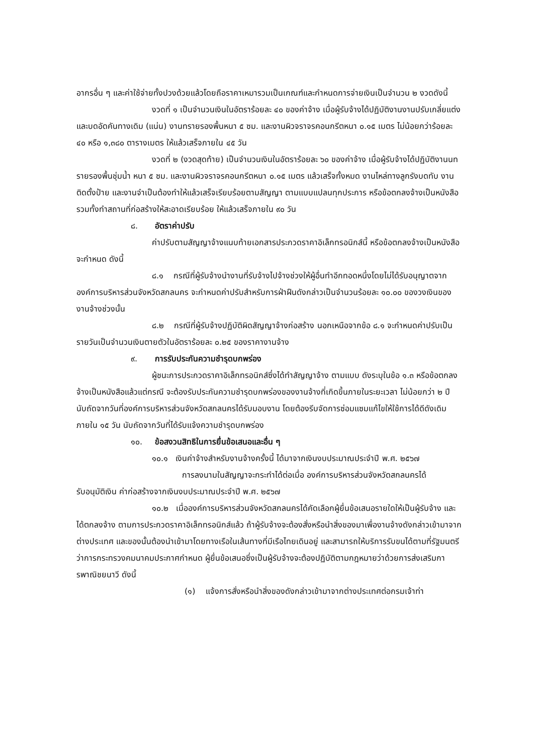อากรอื่น ๆ และค่าใช้จ่ายทั้งปวงด้วยแล้วโดยถือราคาเหมารวมเป็นเกณฑ์และกำหนดการจ่ายเงินเป็นจำนวน ๒ งวดดังนี้
งวดที่ ๑ เป็นจำนวนเงินในอัตราร้อยละ ๔๐ ของค่าจ้าง เมื่อผู้รับจ้างได้ปฏิบัติงานงานปรับเกลี่ยแต่งและบดอัดคันทางเดิม (แน่น) งานทรายรองพื้นหนา ๕ ซม. และงานผิวจราจรคอนกรีตหนา ๐.๑๕ เมตร ไม่น้อยกว่าร้อยละ ๔๐ หรือ ๑,๓๘๐ ตารางเมตร ให้แล้วเสร็จภายใน ๔๕ วัน
งวดที่ ๒ (งวดสุดท้าย) เป็นจำนวนเงินในอัตราร้อยละ ๖๐ ของค่าจ้าง เมื่อผู้รับจ้างได้ปฏิบัติงานนทรายรองพื้นชุ่มน้ำ หนา ๕ ซม. และงานผิวจราจรคอนกรีตหนา ๐.๑๕ เมตร แล้วเสร็จทั้งหมด งานไหล่ทางลูกรังบดทับ งานติดตั้งป้าย และงานจำเป็นต้องทำให้แล้วเสร็จเรียบร้อยตามสัญญา ตามแบบแปลนทุกประการ หรือข้อตกลงจ้างเป็นหนังสือ รวมทั้งทำสถานที่ก่อสร้างให้สะอาดเรียบร้อย ให้แล้วเสร็จภายใน ๙๐ วัน
๘. อัตราค่าปรับ
ค่าปรับตามสัญญาจ้างแนบท้ายเอกสารประกวดราคาอิเล็กทรอนิกส์นี้ หรือข้อตกลงจ้างเป็นหนังสือจะกำหนด ดังนี้
๘.๑ กรณีที่ผู้รับจ้างนำงานที่รับจ้างไปจ้างช่วงให้ผู้อื่นทำอีกทอดหนึ่งโดยไม่ได้รับอนุญาตจากองค์การบริหารส่วนจังหวัดสกลนคร จะกำหนดค่าปรับสำหรับการฝ่าฝืนดังกล่าวเป็นจำนวนร้อยละ ๑๐.๐๐ ของวงเงินของงานจ้างช่วงนั้น
๘.๒ กรณีที่ผู้รับจ้างปฏิบัติผิดสัญญาจ้างก่อสร้าง นอกเหนือจากข้อ ๘.๑ จะกำหนดค่าปรับเป็นรายวันเป็นจำนวนเงินตายตัวในอัตราร้อยละ ๐.๒๕ ของราคางานจ้าง
๙. การรับประกันความชำรุดบกพร่อง
ผู้ชนะการประกวดราคาอิเล็กทรอนิกส์ซึ่งได้ทำสัญญาจ้าง ตามแบบ ดังระบุในข้อ ๑.๓ หรือข้อตกลงจ้างเป็นหนังสือแล้วแต่กรณี จะต้องรับประกันความชำรุดบกพร่องของงานจ้างที่เกิดขึ้นภายในระยะเวลา ไม่น้อยกว่า ๒ ปี นับถัดจากวันที่องค์การบริหารส่วนจังหวัดสกลนครได้รับมอบงาน โดยต้องรีบจัดการซ่อมแซมแก้ไขให้ใช้การได้ดีดังเดิมภายใน ๑๕ วัน นับถัดจากวันที่ได้รับแจ้งความชำรุดบกพร่อง
๑๐. ข้อสงวนสิทธิในการยื่นข้อเสนอและอื่น ๆ
๑๐.๑ เงินค่าจ้างสำหรับงานจ้างครั้งนี้ ได้มาจากเงินงบประมาณประจำปี พ.ศ. ๒๕๖๗
การลงนามในสัญญาจะกระทำได้ต่อเมื่อ องค์การบริหารส่วนจังหวัดสกลนครได้
รับอนุมัติเงิน ค่าก่อสร้างจากเงินงบประมาณประจำปี พ.ศ. ๒๕๖๗
๑๐.๒ เมื่อองค์การบริหารส่วนจังหวัดสกลนครได้คัดเลือกผู้ยื่นข้อเสนอรายใดให้เป็นผู้รับจ้าง และได้ตกลงจ้าง ตามการประกวดราคาอิเล็กทรอนิกส์แล้ว ถ้าผู้รับจ้างจะต้องสั่งหรือนำสิ่งของมาเพื่องานจ้างดังกล่าวเข้ามาจากต่างประเทศ และของนั้นต้องนำเข้ามาโดยทางเรือในเส้นทางที่มีเรือไทยเดินอยู่ และสามารถให้บริการรับขนได้ตามที่รัฐมนตรีว่าการกระทรวงคมนาคมประกาศกำหนด ผู้ยื่นข้อเสนอซึ่งเป็นผู้รับจ้างจะต้องปฏิบัติตามกฎหมายว่าด้วยการส่งเสริมการพาณิชยนาวี ดังนี้
(๑) แจ้งการสั่งหรือนำสิ่งของดังกล่าวเข้ามาจากต่างประเทศต่อกรมเจ้าท่า